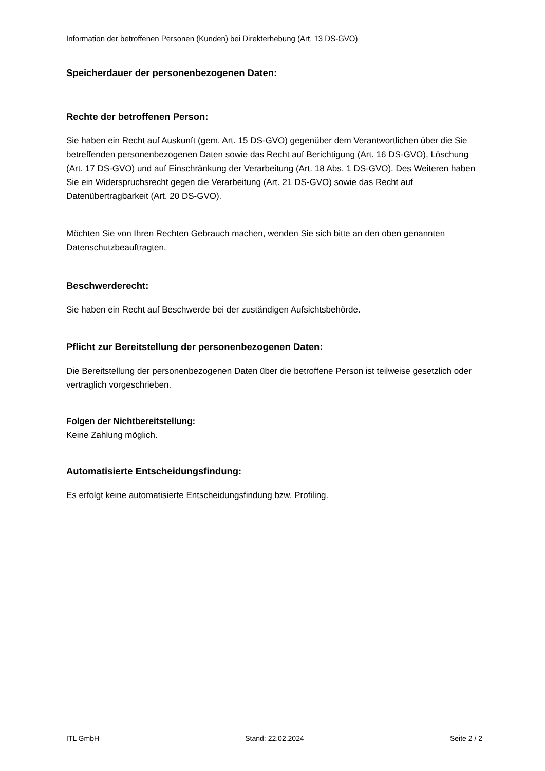Information der betroffenen Personen (Kunden) bei Direkterhebung (Art. 13 DS-GVO)
Speicherdauer der personenbezogenen Daten:
Rechte der betroffenen Person:
Sie haben ein Recht auf Auskunft (gem. Art. 15 DS-GVO) gegenüber dem Verantwortlichen über die Sie betreffenden personenbezogenen Daten sowie das Recht auf Berichtigung (Art. 16 DS-GVO), Löschung (Art. 17 DS-GVO) und auf Einschränkung der Verarbeitung (Art. 18 Abs. 1 DS-GVO). Des Weiteren haben Sie ein Widerspruchsrecht gegen die Verarbeitung (Art. 21 DS-GVO) sowie das Recht auf Datenübertragbarkeit (Art. 20 DS-GVO).
Möchten Sie von Ihren Rechten Gebrauch machen, wenden Sie sich bitte an den oben genannten Datenschutzbeauftragten.
Beschwerderecht:
Sie haben ein Recht auf Beschwerde bei der zuständigen Aufsichtsbehörde.
Pflicht zur Bereitstellung der personenbezogenen Daten:
Die Bereitstellung der personenbezogenen Daten über die betroffene Person ist teilweise gesetzlich oder vertraglich vorgeschrieben.
Folgen der Nichtbereitstellung:
Keine Zahlung möglich.
Automatisierte Entscheidungsfindung:
Es erfolgt keine automatisierte Entscheidungsfindung bzw. Profiling.
ITL GmbH Stand: 22.02.2024 Seite 2 / 2